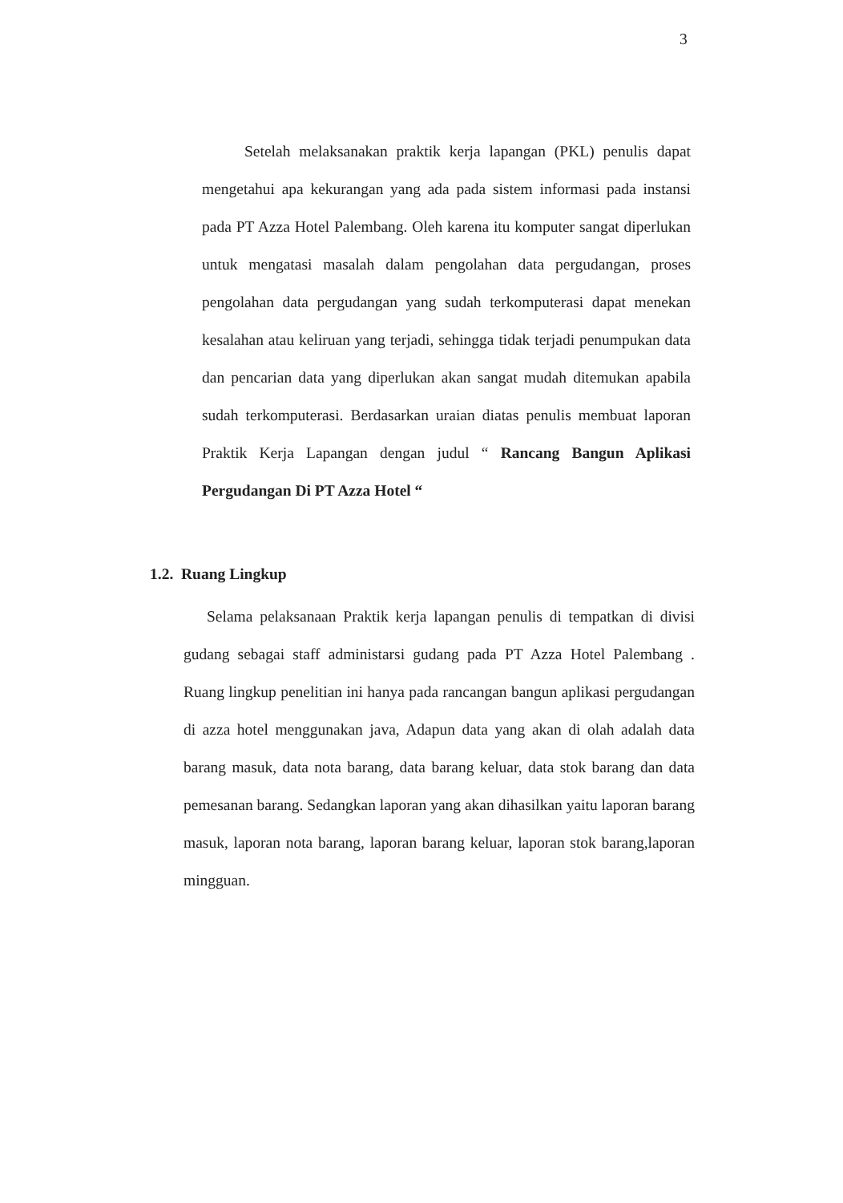3
Setelah melaksanakan praktik kerja lapangan (PKL) penulis dapat mengetahui apa kekurangan yang ada pada sistem informasi pada instansi pada PT Azza Hotel Palembang. Oleh karena itu komputer sangat diperlukan untuk mengatasi masalah dalam pengolahan data pergudangan, proses pengolahan data pergudangan yang sudah terkomputerasi dapat menekan kesalahan atau keliruan yang terjadi, sehingga tidak terjadi penumpukan data dan pencarian data yang diperlukan akan sangat mudah ditemukan apabila sudah terkomputerasi. Berdasarkan uraian diatas penulis membuat laporan Praktik Kerja Lapangan dengan judul “ Rancang Bangun Aplikasi Pergudangan Di PT Azza Hotel “
1.2. Ruang Lingkup
Selama pelaksanaan Praktik kerja lapangan penulis di tempatkan di divisi gudang sebagai staff administarsi gudang pada PT Azza Hotel Palembang . Ruang lingkup penelitian ini hanya pada rancangan bangun aplikasi pergudangan di azza hotel menggunakan java, Adapun data yang akan di olah adalah data barang masuk, data nota barang, data barang keluar, data stok barang dan data pemesanan barang. Sedangkan laporan yang akan dihasilkan yaitu laporan barang masuk, laporan nota barang, laporan barang keluar, laporan stok barang,laporan mingguan.